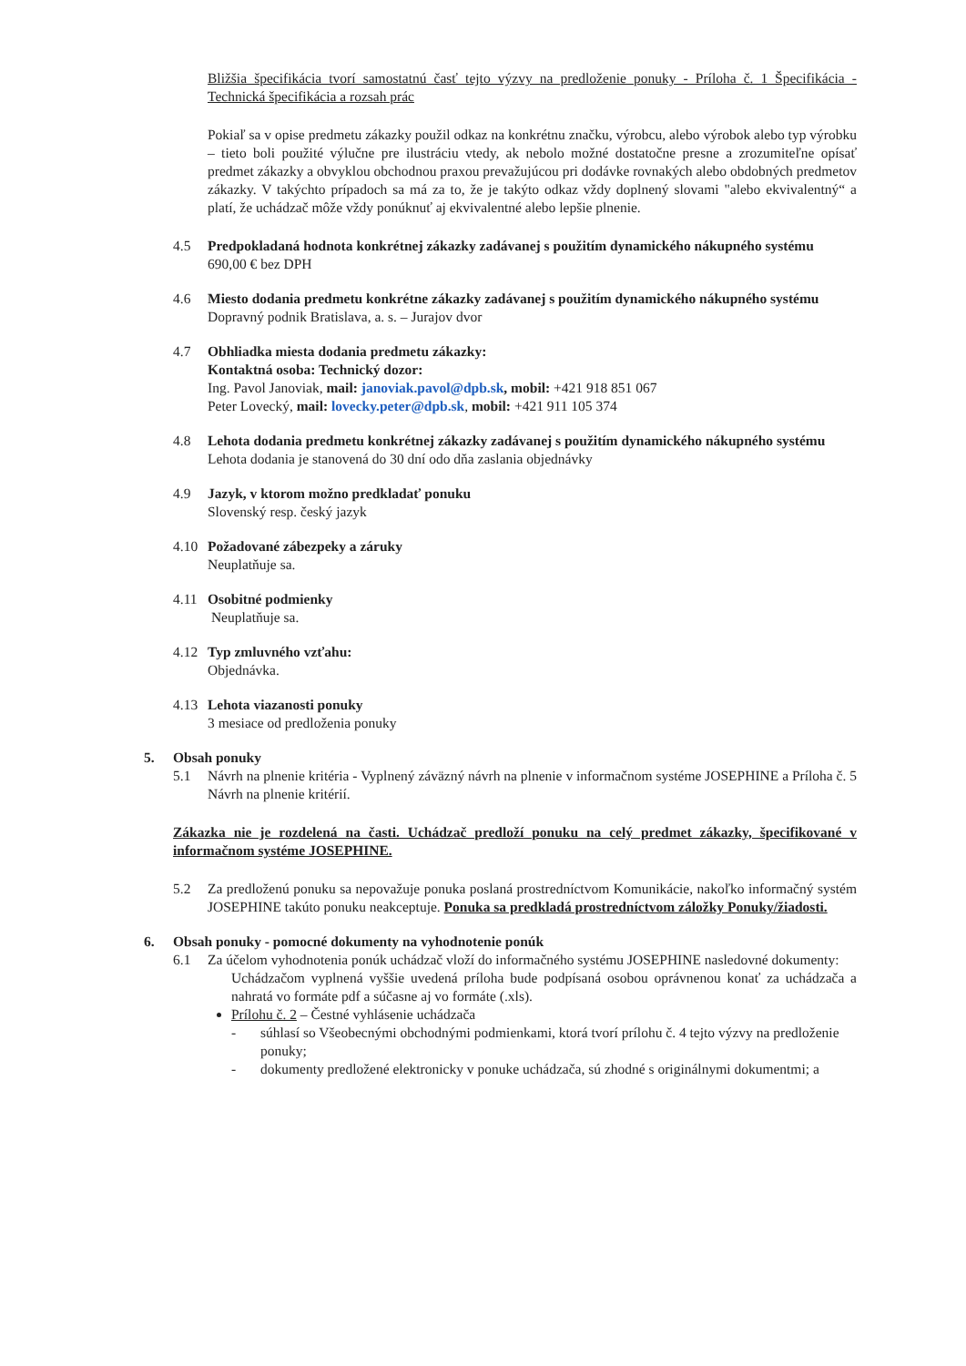Bližšia špecifikácia tvorí samostatnú časť tejto výzvy na predloženie ponuky - Príloha č. 1_Špecifikácia - Technická špecifikácia a rozsah prác
Pokiaľ sa v opise predmetu zákazky použil odkaz na konkrétnu značku, výrobcu, alebo výrobok alebo typ výrobku – tieto boli použité výlučne pre ilustráciu vtedy, ak nebolo možné dostatočne presne a zrozumiteľne opísať predmet zákazky a obvyklou obchodnou praxou prevažujúcou pri dodávke rovnakých alebo obdobných predmetov zákazky. V takýchto prípadoch sa má za to, že je takýto odkaz vždy doplnený slovami "alebo ekvivalentný“ a platí, že uchádzač môže vždy ponúknuť aj ekvivalentné alebo lepšie plnenie.
4.5 Predpokladaná hodnota konkrétnej zákazky zadávanej s použitím dynamického nákupného systému
690,00 € bez DPH
4.6 Miesto dodania predmetu konkrétne zákazky zadávanej s použitím dynamického nákupného systému
Dopravný podnik Bratislava, a. s. – Jurajov dvor
4.7 Obhliadka miesta dodania predmetu zákazky:
Kontaktná osoba: Technický dozor:
Ing. Pavol Janoviak, mail: janoviak.pavol@dpb.sk, mobil: +421 918 851 067
Peter Lovecký, mail: lovecky.peter@dpb.sk, mobil: +421 911 105 374
4.8 Lehota dodania predmetu konkrétnej zákazky zadávanej s použitím dynamického nákupného systému
Lehota dodania je stanovená do 30 dní odo dňa zaslania objednávky
4.9 Jazyk, v ktorom možno predkladať ponuku
Slovenský resp. český jazyk
4.10 Požadované zábezpeky a záruky
Neuplatňuje sa.
4.11 Osobitné podmienky
Neuplatňuje sa.
4.12 Typ zmluvného vzťahu:
Objednávka.
4.13 Lehota viazanosti ponuky
3 mesiace od predloženia ponuky
5. Obsah ponuky
5.1 Návrh na plnenie kritéria - Vyplnený záväzný návrh na plnenie v informačnom systéme JOSEPHINE a Príloha č. 5 Návrh na plnenie kritérií.
Zákazka nie je rozdelená na časti. Uchádzač predloží ponuku na celý predmet zákazky, špecifikované v informačnom systéme JOSEPHINE.
5.2 Za predloženú ponuku sa nepovažuje ponuka poslaná prostredníctvom Komunikácie, nakoľko informačný systém JOSEPHINE takúto ponuku neakceptuje. Ponuka sa predkladá prostredníctvom záložky Ponuky/žiadosti.
6. Obsah ponuky - pomocné dokumenty na vyhodnotenie ponúk
6.1 Za účelom vyhodnotenia ponúk uchádzač vloží do informačného systému JOSEPHINE nasledovné dokumenty:
Uchádzačom vyplnená vyššie uvedená príloha bude podpísaná osobou oprávnenou konať za uchádzača a nahratá vo formáte pdf a súčasne aj vo formáte (.xls).
Prílohu č. 2 – Čestné vyhlásenie uchádzača
- súhlasí so Všeobecnými obchodnými podmienkami, ktorá tvorí prílohu č. 4 tejto výzvy na predloženie ponuky;
- dokumenty predložené elektronicky v ponuke uchádzača, sú zhodné s originálnymi dokumentmi; a